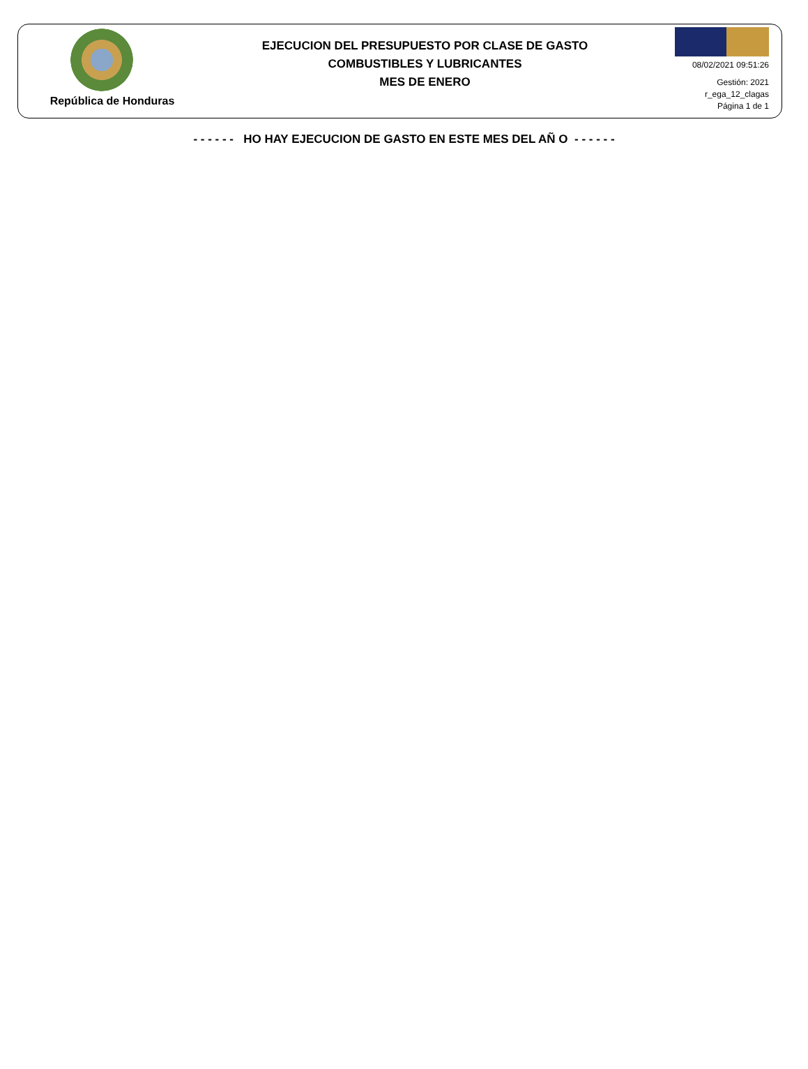República de Honduras
EJECUCION DEL PRESUPUESTO POR CLASE DE GASTO
COMBUSTIBLES Y LUBRICANTES
MES DE ENERO
08/02/2021 09:51:26
Gestión: 2021
r_ega_12_clagas
Página 1 de 1
- - - - - - HO HAY EJECUCION DE GASTO EN ESTE MES DEL AÑ O - - - - - -